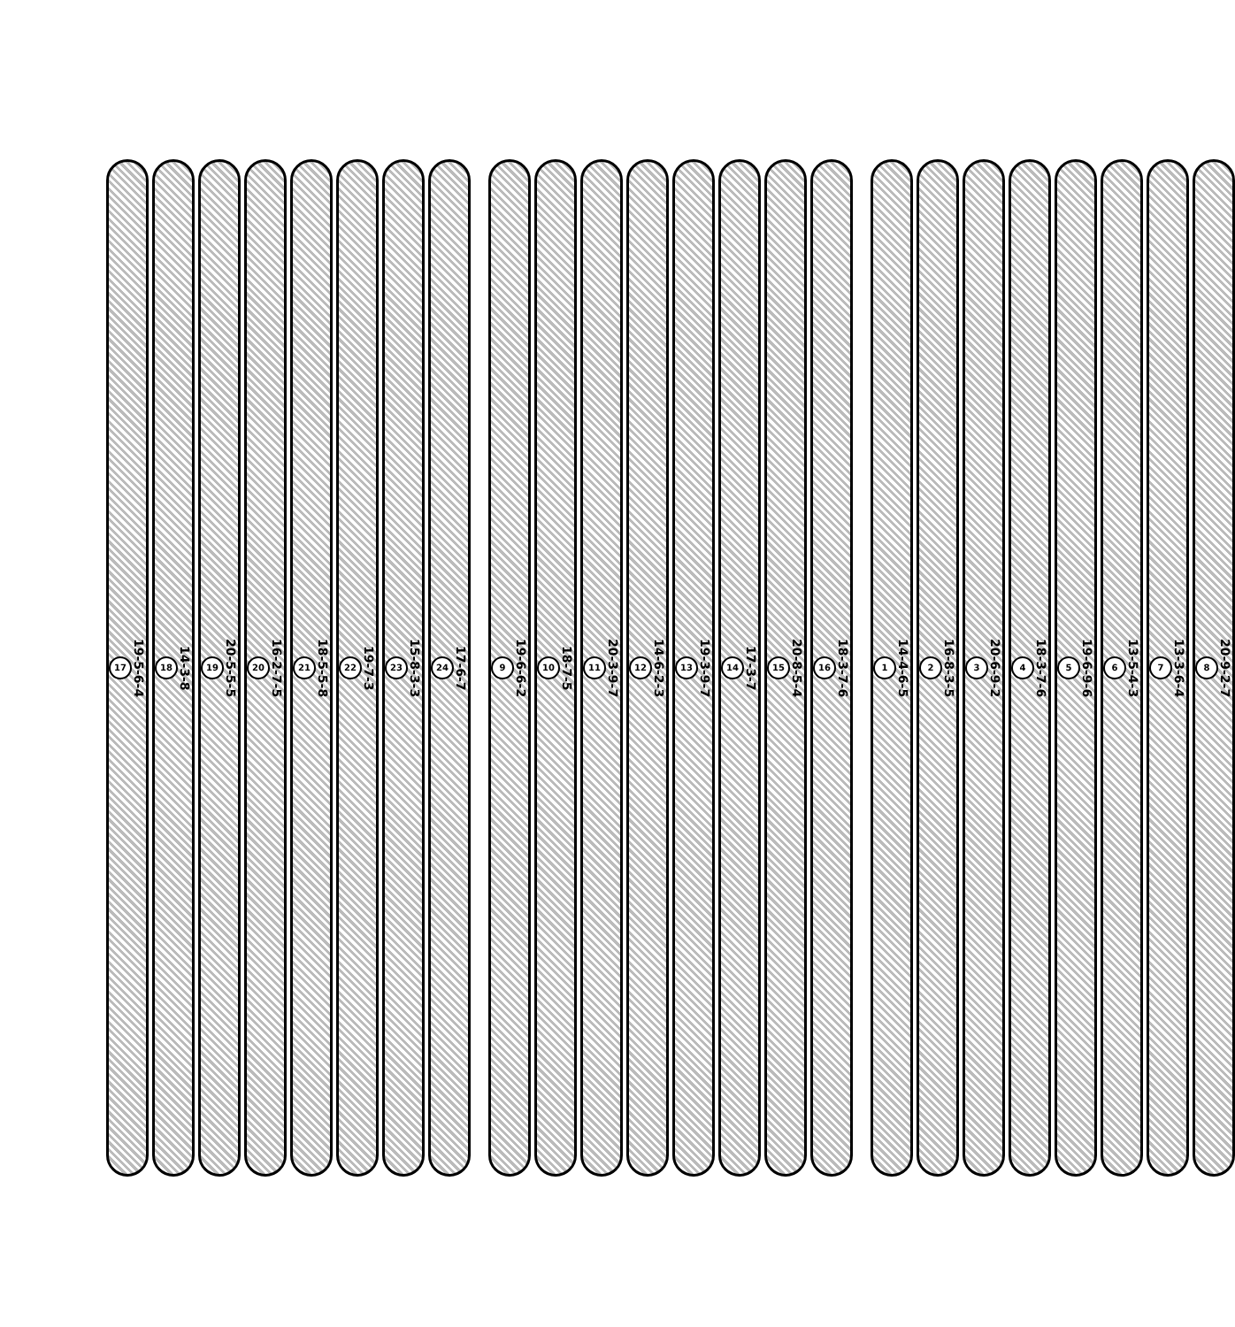19-5-6-4
17
14-3-8
18
20-5-5-5
19
16-2-7-5
20
18-5-5-8
21
19-7-3
22
15-8-3-3
23
17-6-7
24
19-6-6-2
9
18-7-5
10
20-3-9-7
11
14-6-2-3
12
19-3-9-7
13
17-3-7
14
20-8-5-4
15
18-3-7-6
16
14-4-6-5
1
16-8-3-5
2
20-6-9-2
3
18-3-7-6
4
19-6-9-6
5
13-5-4-3
6
13-3-6-4
7
20-9-2-7
8